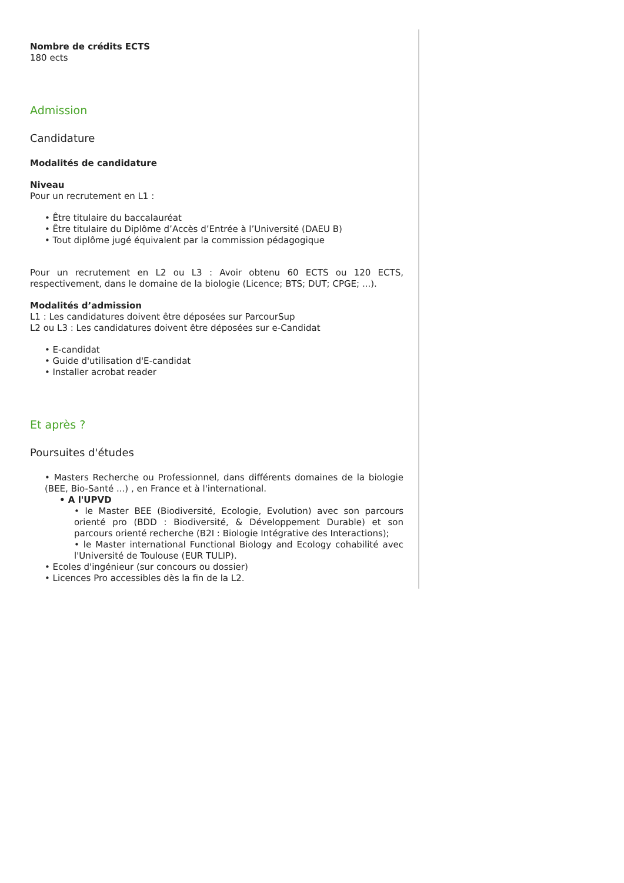Nombre de crédits ECTS
180 ects
Admission
Candidature
Modalités de candidature
Niveau
Pour un recrutement en L1 :
• Être titulaire du baccalauréat
• Être titulaire du Diplôme d’Accès d’Entrée à l’Université (DAEU B)
• Tout diplôme jugé équivalent par la commission pédagogique
Pour un recrutement en L2 ou L3 : Avoir obtenu 60 ECTS ou 120 ECTS, respectivement, dans le domaine de la biologie (Licence; BTS; DUT; CPGE; ...).
Modalités d’admission
L1 : Les candidatures doivent être déposées sur ParcourSup
L2 ou L3 : Les candidatures doivent être déposées sur e-Candidat
• E-candidat
• Guide d'utilisation d'E-candidat
• Installer acrobat reader
Et après ?
Poursuites d'études
• Masters Recherche ou Professionnel, dans différents domaines de la biologie (BEE, Bio-Santé ...) , en France et à l'international.
• A l'UPVD
• le Master BEE (Biodiversité, Ecologie, Evolution) avec son parcours orienté pro (BDD : Biodiversité, & Développement Durable) et son parcours orienté recherche (B2I : Biologie Intégrative des Interactions);
• le Master international Functional Biology and Ecology cohabilité avec l'Université de Toulouse (EUR TULIP).
• Ecoles d'ingénieur (sur concours ou dossier)
• Licences Pro accessibles dès la fin de la L2.